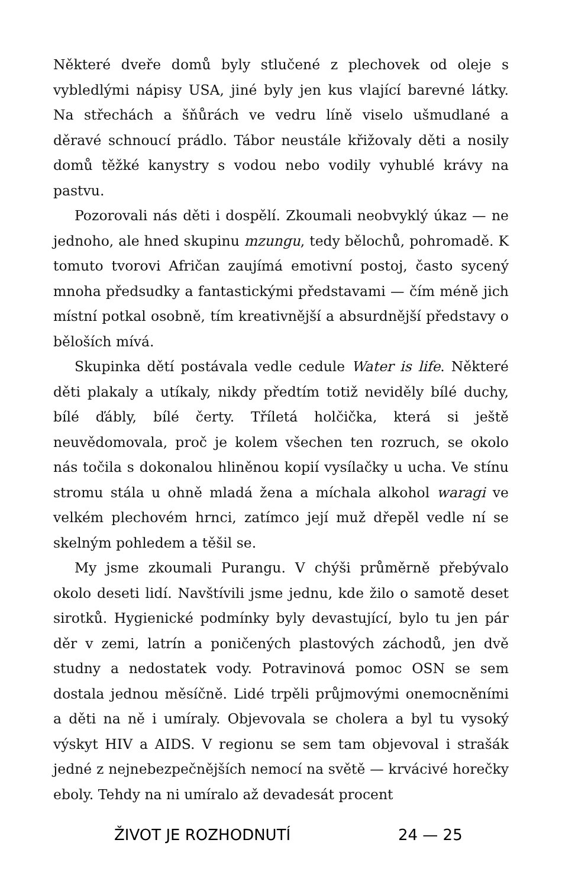Některé dveře domů byly stlučené z plechovek od oleje s vybledlými nápisy USA, jiné byly jen kus vlající barevné látky. Na střechách a šňůrách ve vedru líně viselo ušmudlané a děravé schnoucí prádlo. Tábor neustále křižovaly děti a nosily domů těžké kanystry s vodou nebo vodily vyhublé krávy na pastvu.
Pozorovali nás děti i dospělí. Zkoumali neobvyklý úkaz — ne jednoho, ale hned skupinu mzungu, tedy bělochů, pohromadě. K tomuto tvorovi Afričan zaujímá emotivní postoj, často sycený mnoha předsudky a fantastickými představami — čím méně jich místní potkal osobně, tím kreativnější a absurdnější představy o běloších mívá.
Skupinka dětí postávala vedle cedule Water is life. Některé děti plakaly a utíkaly, nikdy předtím totiž neviděly bílé duchy, bílé ďábly, bílé čerty. Tříletá holčička, která si ještě neuvědomovala, proč je kolem všechen ten rozruch, se okolo nás točila s dokonalou hliněnou kopií vysílačky u ucha. Ve stínu stromu stála u ohně mladá žena a míchala alkohol waragi ve velkém plechovém hrnci, zatímco její muž dřepěl vedle ní se skelným pohledem a těšil se.
My jsme zkoumali Purangu. V chýši průměrně přebývalo okolo deseti lidí. Navštívili jsme jednu, kde žilo o samotě deset sirotků. Hygienické podmínky byly devastující, bylo tu jen pár děr v zemi, latrín a poničených plastových záchodů, jen dvě studny a nedostatek vody. Potravinová pomoc OSN se sem dostala jednou měsíčně. Lidé trpěli průjmovými onemocněními a děti na ně i umíraly. Objevovala se cholera a byl tu vysoký výskyt HIV a AIDS. V regionu se sem tam objevoval i strašák jedné z nejnebezpečnějších nemocí na světě — krvácivé horečky eboly. Tehdy na ni umíralo až devadesát procent
ŽIVOT JE ROZHODNUTÍ 24 — 25